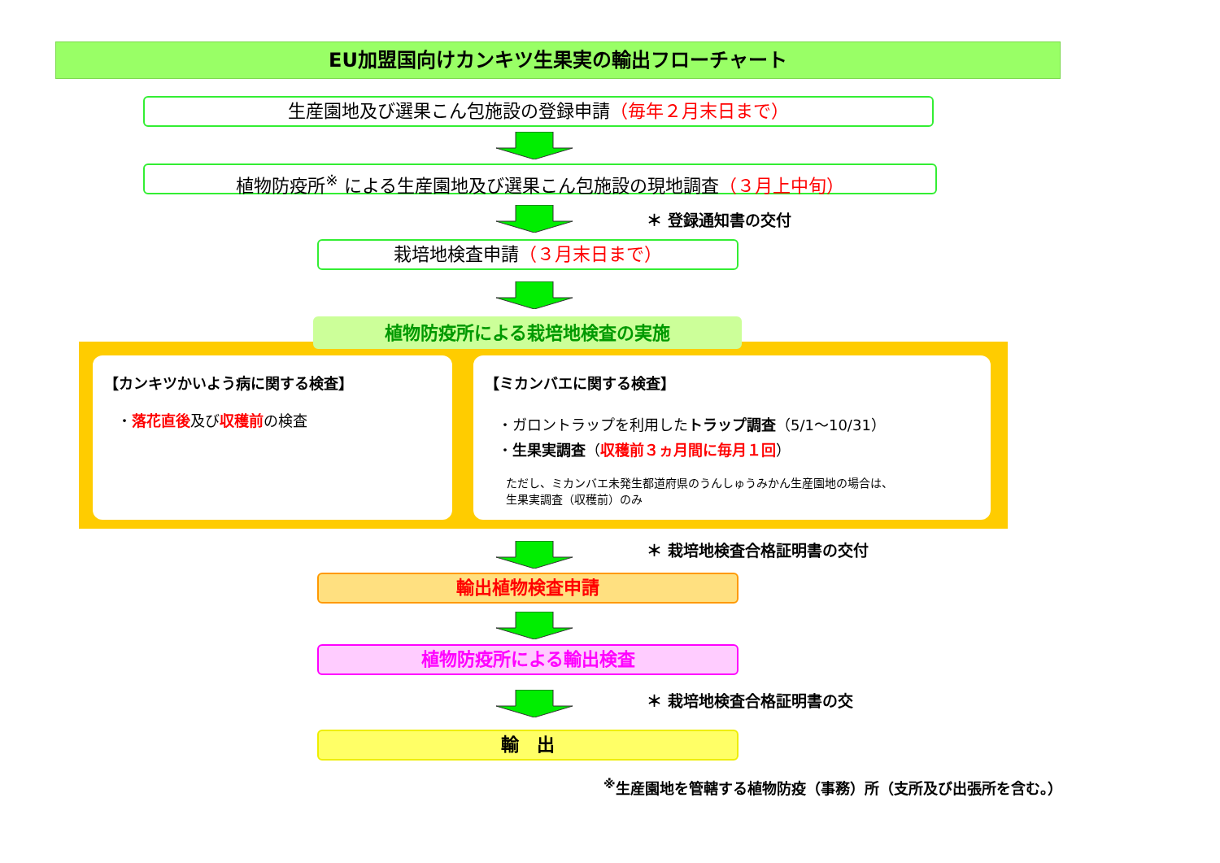EU加盟国向けカンキツ生果実の輸出フローチャート
生産園地及び選果こん包施設の登録申請（毎年２月末日まで）
植物防疫所<sup>※</sup> による生産園地及び選果こん包施設の現地調査（３月上中旬）
＊ 登録通知書の交付
栽培地検査申請（３月末日まで）
植物防疫所による栽培地検査の実施
【カンキツかいよう病に関する検査】
・落花直後及び収穫前の検査
【ミカンバエに関する検査】
・ガロントラップを利用したトラップ調査（5/1～10/31）
・生果実調査（収穫前３ヵ月間に毎月１回）
ただし、ミカンバエ未発生都道府県のうんしゅうみかん生産園地の場合は、
生果実調査（収穫前）のみ
＊ 栽培地検査合格証明書の交付
輸出植物検査申請
植物防疫所による輸出検査
＊ 栽培地検査合格証明書の交
輸　出
<sup>※</sup>生産園地を管轄する植物防疫（事務）所（支所及び出張所を含む。）